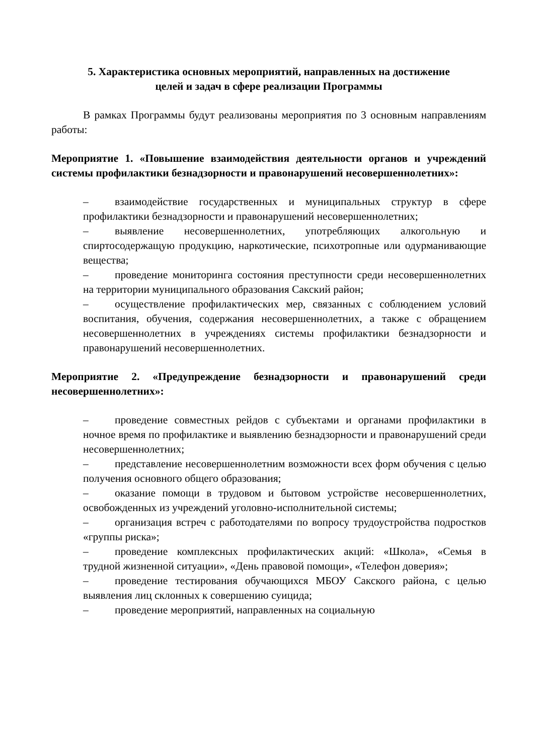5. Характеристика основных мероприятий, направленных на достижение
целей и задач в сфере реализации Программы
В рамках Программы будут реализованы мероприятия по 3 основным направлениям работы:
Мероприятие 1. «Повышение взаимодействия деятельности органов и учреждений системы профилактики безнадзорности и правонарушений несовершеннолетних»:
– взаимодействие государственных и муниципальных структур в сфере профилактики безнадзорности и правонарушений несовершеннолетних;
– выявление несовершеннолетних, употребляющих алкогольную и спиртосодержащую продукцию, наркотические, психотропные или одурманивающие вещества;
– проведение мониторинга состояния преступности среди несовершеннолетних на территории муниципального образования Сакский район;
– осуществление профилактических мер, связанных с соблюдением условий воспитания, обучения, содержания несовершеннолетних, а также с обращением несовершеннолетних в учреждениях системы профилактики безнадзорности и правонарушений несовершеннолетних.
Мероприятие 2. «Предупреждение безнадзорности и правонарушений среди несовершеннолетних»:
– проведение совместных рейдов с субъектами и органами профилактики в ночное время по профилактике и выявлению безнадзорности и правонарушений среди несовершеннолетних;
– представление несовершеннолетним возможности всех форм обучения с целью получения основного общего образования;
– оказание помощи в трудовом и бытовом устройстве несовершеннолетних, освобожденных из учреждений уголовно-исполнительной системы;
– организация встреч с работодателями по вопросу трудоустройства подростков «группы риска»;
– проведение комплексных профилактических акций: «Школа», «Семья в трудной жизненной ситуации», «День правовой помощи», «Телефон доверия»;
– проведение тестирования обучающихся МБОУ Сакского района, с целью выявления лиц склонных к совершению суицида;
– проведение мероприятий, направленных на социальную